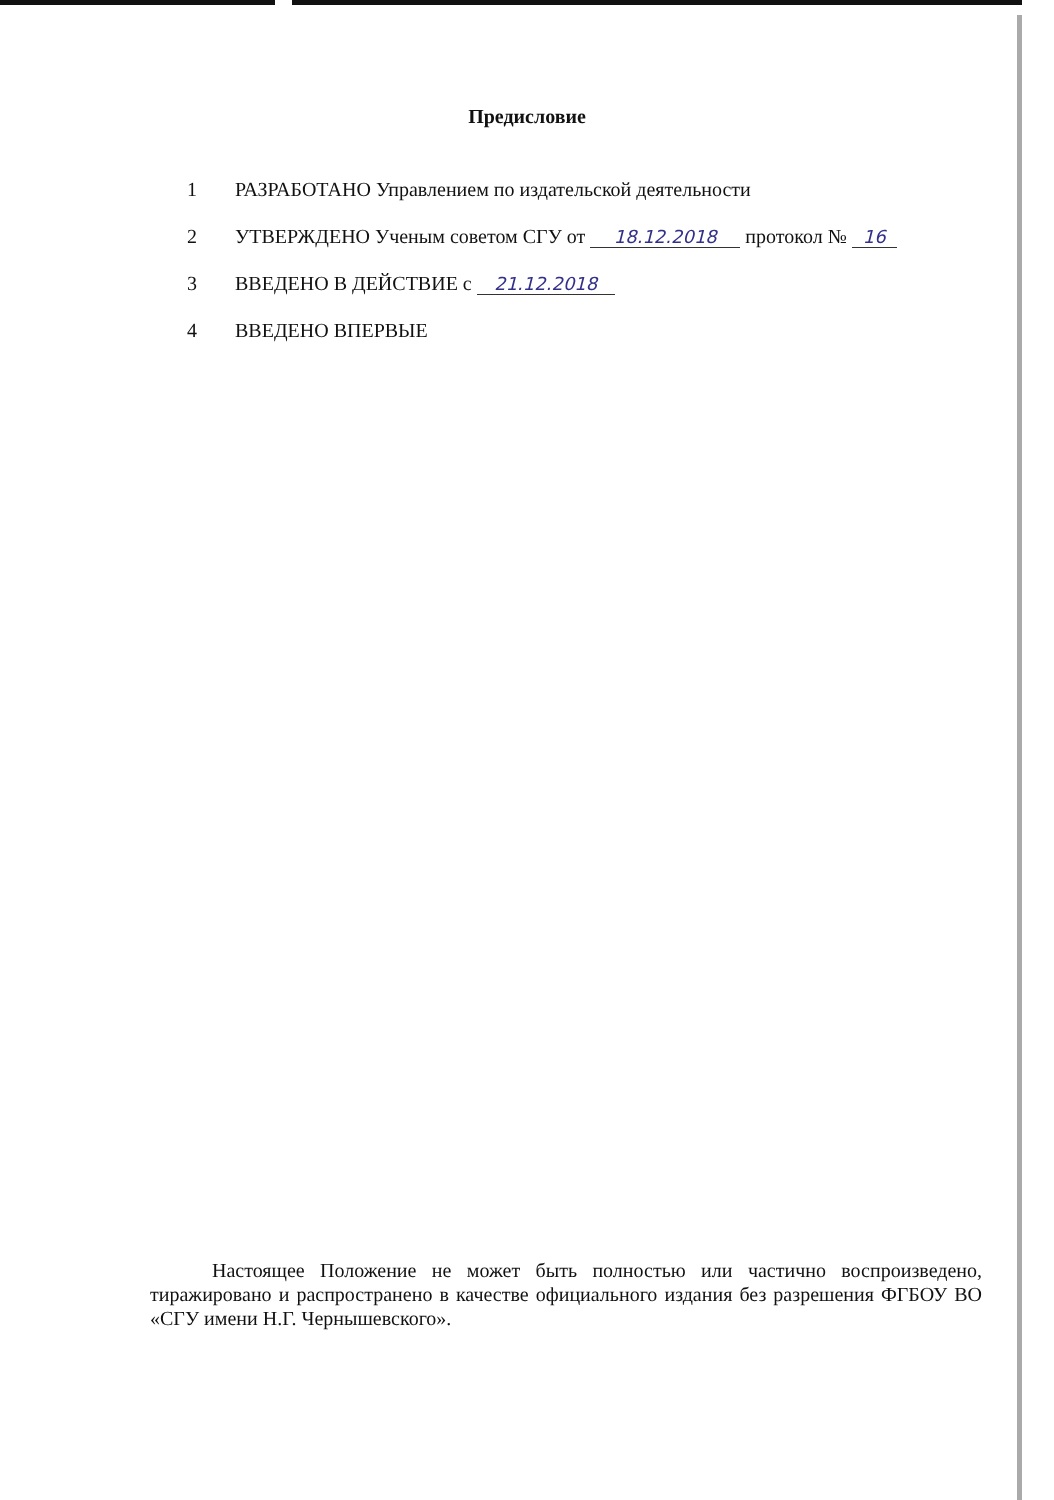Предисловие
1 РАЗРАБОТАНО Управлением по издательской деятельности
2 УТВЕРЖДЕНО Ученым советом СГУ от 18.12.2018 протокол № 16
3 ВВЕДЕНО В ДЕЙСТВИЕ с 21.12.2018
4 ВВЕДЕНО ВПЕРВЫЕ
Настоящее Положение не может быть полностью или частично воспроизведено, тиражировано и распространено в качестве официального издания без разрешения ФГБОУ ВО «СГУ имени Н.Г. Чернышевского».